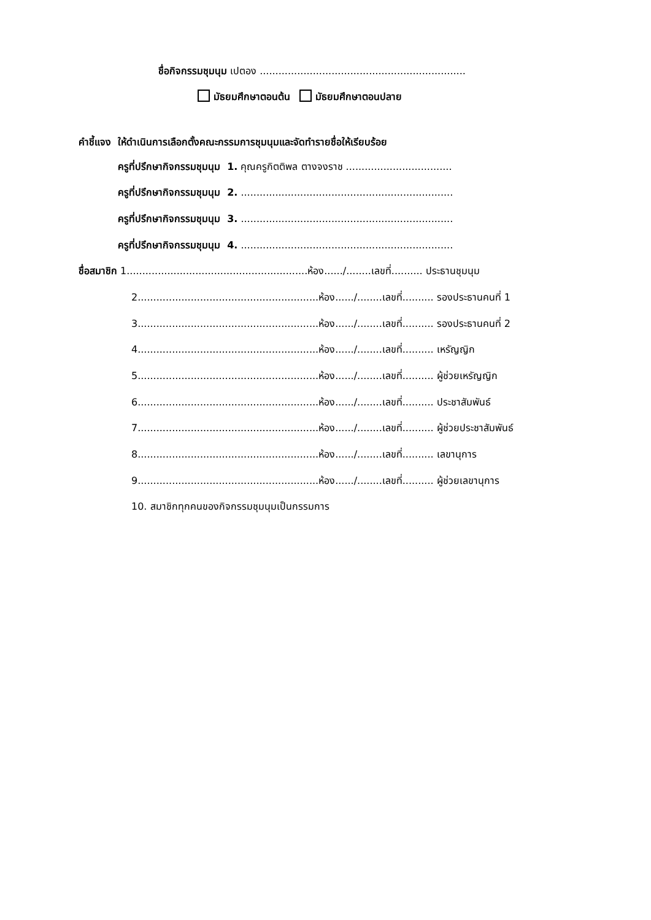ชื่อกิจกรรมชุมนุม เปตอง ..................................................................
มัธยมศึกษาตอนต้น มัธยมศึกษาตอนปลาย
คำชี้แจง ให้ดำเนินการเลือกตั้งคณะกรรมการชุมนุมและจัดทำรายชื่อให้เรียบร้อย
ครูที่ปรึกษากิจกรรมชุมนุม 1. คุณครูกิตติพล ตางจงราช ..................................
ครูที่ปรึกษากิจกรรมชุมนุม 2. ....................................................................
ครูที่ปรึกษากิจกรรมชุมนุม 3. ....................................................................
ครูที่ปรึกษากิจกรรมชุมนุม 4. ....................................................................
ชื่อสมาชิก 1..........................................................ห้อง....../........เลขที่.......... ประธานชุมนุม
2..........................................................ห้อง....../........เลขที่.......... รองประธานคนที่ 1
3..........................................................ห้อง....../........เลขที่.......... รองประธานคนที่ 2
4..........................................................ห้อง....../........เลขที่.......... เหรัญญิก
5..........................................................ห้อง....../........เลขที่.......... ผู้ช่วยเหรัญญิก
6..........................................................ห้อง....../........เลขที่.......... ประชาสัมพันธ์
7..........................................................ห้อง....../........เลขที่.......... ผู้ช่วยประชาสัมพันธ์
8..........................................................ห้อง....../........เลขที่.......... เลขานุการ
9..........................................................ห้อง....../........เลขที่.......... ผู้ช่วยเลขานุการ
10. สมาชิกทุกคนของกิจกรรมชุมนุมเป็นกรรมการ